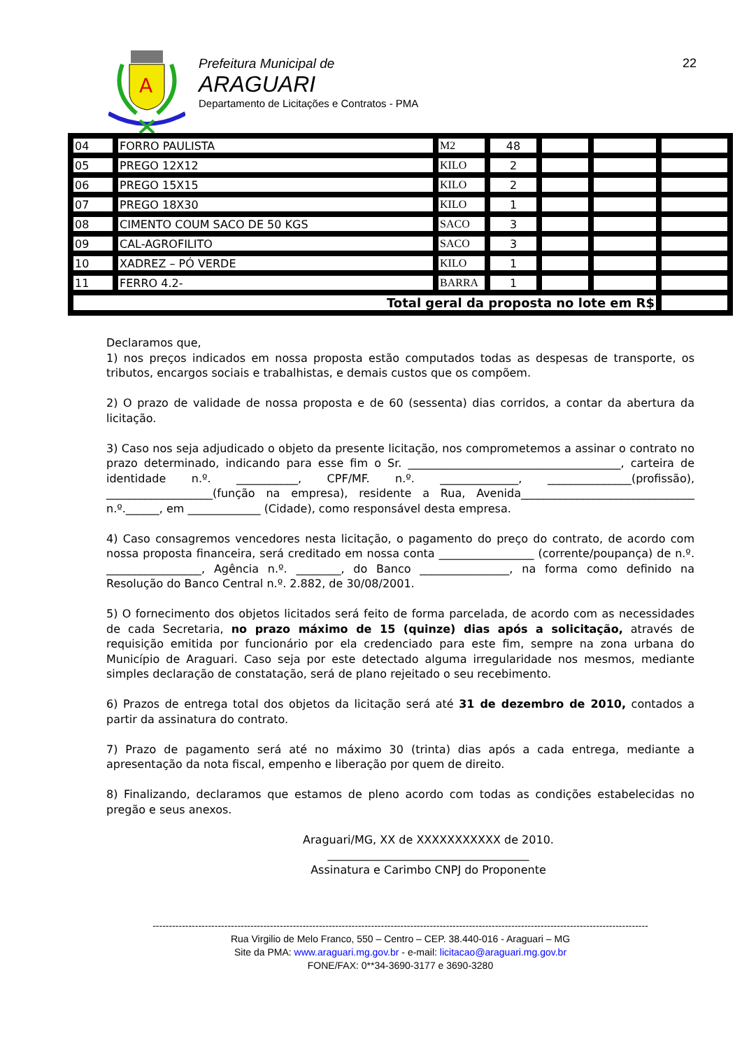A
Prefeitura Municipal de
ARAGUARI
Departamento de Licitações e Contratos - PMA
22
| 04 | FORRO PAULISTA | M2 | 48 | | | |
| 05 | PREGO 12X12 | KILO | 2 | | | |
| 06 | PREGO 15X15 | KILO | 2 | | | |
| 07 | PREGO 18X30 | KILO | 1 | | | |
| 08 | CIMENTO COUM SACO DE 50 KGS | SACO | 3 | | | |
| 09 | CAL-AGROFILITO | SACO | 3 | | | |
| 10 | XADREZ – PÓ VERDE | KILO | 1 | | | |
| 11 | FERRO 4.2- | BARRA | 1 | | | |
| Total geral da proposta no lote em R$ | | | | | | |
Declaramos que,
1) nos preços indicados em nossa proposta estão computados todas as despesas de transporte, os tributos, encargos sociais e trabalhistas, e demais custos que os compõem.
2) O prazo de validade de nossa proposta e de 60 (sessenta) dias corridos, a contar da abertura da licitação.
3) Caso nos seja adjudicado o objeto da presente licitação, nos comprometemos a assinar o contrato no prazo determinado, indicando para esse fim o Sr. ______________________________________, carteira de identidade n.º. ___________, CPF/MF. n.º. ______________, _______________(profissão), ___________________(função na empresa), residente a Rua, Avenida_______________________________ n.º.______, em _____________ (Cidade), como responsável desta empresa.
4) Caso consagremos vencedores nesta licitação, o pagamento do preço do contrato, de acordo com nossa proposta financeira, será creditado em nossa conta _________________ (corrente/poupança) de n.º. _________________, Agência n.º. ________, do Banco ________________, na forma como definido na Resolução do Banco Central n.º. 2.882, de 30/08/2001.
5) O fornecimento dos objetos licitados será feito de forma parcelada, de acordo com as necessidades de cada Secretaria, no prazo máximo de 15 (quinze) dias após a solicitação, através de requisição emitida por funcionário por ela credenciado para este fim, sempre na zona urbana do Município de Araguari. Caso seja por este detectado alguma irregularidade nos mesmos, mediante simples declaração de constatação, será de plano rejeitado o seu recebimento.
6) Prazos de entrega total dos objetos da licitação será até 31 de dezembro de 2010, contados a partir da assinatura do contrato.
7) Prazo de pagamento será até no máximo 30 (trinta) dias após a cada entrega, mediante a apresentação da nota fiscal, empenho e liberação por quem de direito.
8) Finalizando, declaramos que estamos de pleno acordo com todas as condições estabelecidas no pregão e seus anexos.
Araguari/MG, XX de XXXXXXXXXXX de 2010.
____________________________________
Assinatura e Carimbo CNPJ do Proponente
--------------------------------------------------------------------------------------------------------------------------------------------------------
Rua Virgilio de Melo Franco, 550 – Centro – CEP. 38.440-016 - Araguari – MG
Site da PMA: www.araguari.mg.gov.br - e-mail: licitacao@araguari.mg.gov.br
FONE/FAX: 0**34-3690-3177 e 3690-3280